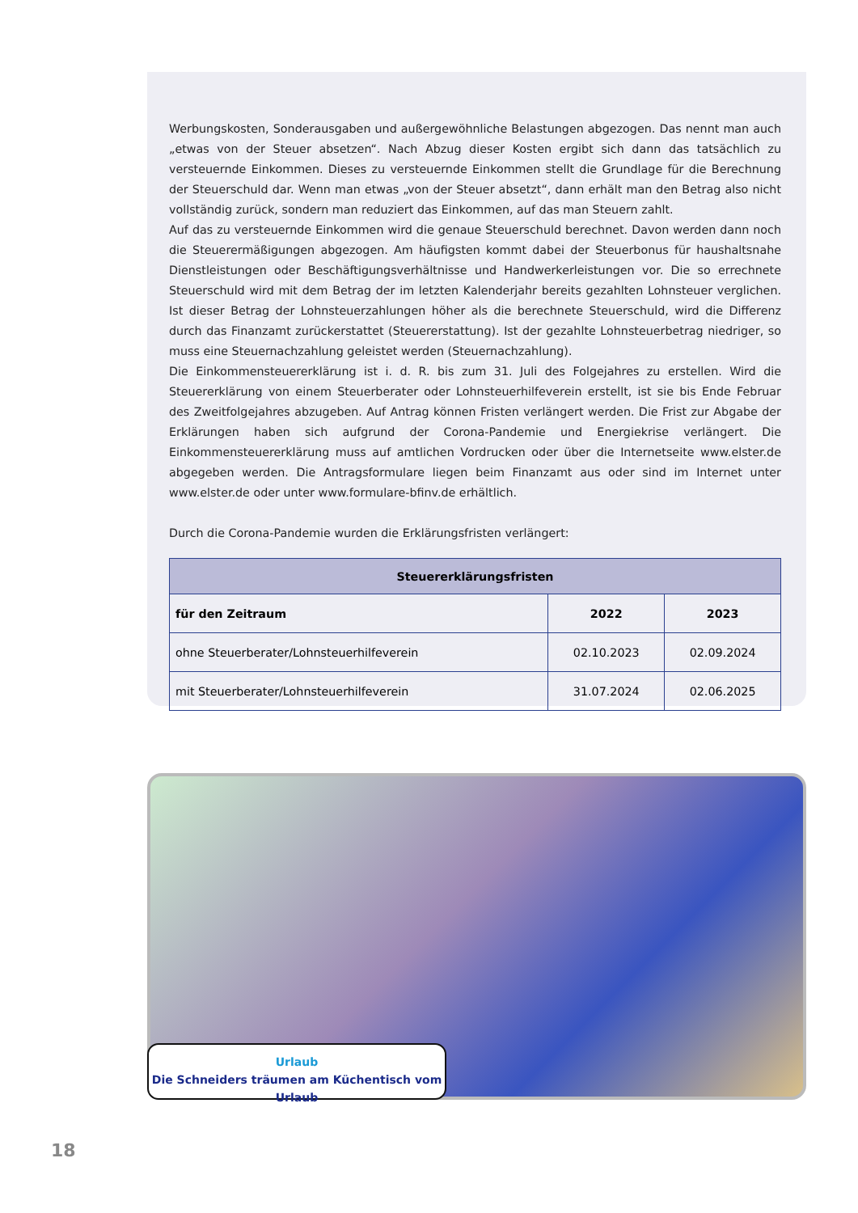Werbungskosten, Sonderausgaben und außergewöhnliche Belastungen abgezogen. Das nennt man auch „etwas von der Steuer absetzen“. Nach Abzug dieser Kosten ergibt sich dann das tatsächlich zu versteuernde Einkommen. Dieses zu versteuernde Einkommen stellt die Grundlage für die Berechnung der Steuerschuld dar. Wenn man etwas „von der Steuer absetzt“, dann erhält man den Betrag also nicht vollständig zurück, sondern man reduziert das Einkommen, auf das man Steuern zahlt.
Auf das zu versteuernde Einkommen wird die genaue Steuerschuld berechnet. Davon werden dann noch die Steuer­ermäßigungen abgezogen. Am häufigsten kommt dabei der Steuerbonus für haushaltsnahe Dienstleistungen oder Beschäftigungsverhältnisse und Handwerkerleistungen vor. Die so errechnete Steuerschuld wird mit dem Betrag der im letzten Kalenderjahr bereits gezahlten Lohnsteuer verglichen. Ist dieser Betrag der Lohnsteuerzahlungen höher als die berechnete Steuerschuld, wird die Differenz durch das Finanzamt zurückerstattet (Steuererstattung). Ist der gezahlte Lohnsteuerbetrag niedriger, so muss eine Steuernachzahlung geleistet werden (Steuernachzahlung).
Die Einkommensteuererklärung ist i. d. R. bis zum 31. Juli des Folgejahres zu erstellen. Wird die Steuererklärung von einem Steuerberater oder Lohnsteuerhilfeverein erstellt, ist sie bis Ende Februar des Zweitfolgejahres abzuge­ben. Auf Antrag können Fristen verlängert werden. Die Frist zur Abgabe der Erklärungen haben sich aufgrund der Corona-Pandemie und Energiekrise verlängert. Die Einkommensteuererklärung muss auf amtlichen Vordrucken oder über die Internetseite www.elster.de abgegeben werden. Die Antragsformulare liegen beim Finanzamt aus oder sind im Internet unter www.elster.de oder unter www.formulare-bfinv.de erhältlich.
Durch die Corona-Pandemie wurden die Erklärungsfristen verlängert:
| Steuererklärungsfristen | | |
| --- | --- | --- |
| für den Zeitraum | 2022 | 2023 |
| ohne Steuerberater/Lohnsteuerhilfeverein | 02.10.2023 | 02.09.2024 |
| mit Steuerberater/Lohnsteuerhilfeverein | 31.07.2024 | 02.06.2025 |
Urlaub
Die Schneiders träumen am Küchentisch vom Urlaub
18